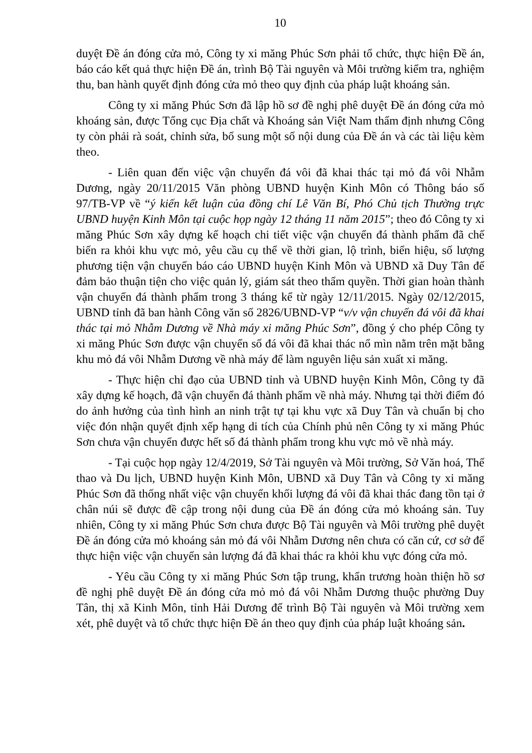10
duyệt Đề án đóng cửa mỏ, Công ty xi măng Phúc Sơn phải tổ chức, thực hiện Đề án, báo cáo kết quả thực hiện Đề án, trình Bộ Tài nguyên và Môi trường kiểm tra, nghiệm thu, ban hành quyết định đóng cửa mỏ theo quy định của pháp luật khoáng sản.
Công ty xi măng Phúc Sơn đã lập hồ sơ đề nghị phê duyệt Đề án đóng cửa mỏ khoáng sản, được Tổng cục Địa chất và Khoáng sản Việt Nam thẩm định nhưng Công ty còn phải rà soát, chỉnh sửa, bổ sung một số nội dung của Đề án và các tài liệu kèm theo.
- Liên quan đến việc vận chuyển đá vôi đã khai thác tại mỏ đá vôi Nhẫm Dương, ngày 20/11/2015 Văn phòng UBND huyện Kinh Môn có Thông báo số 97/TB-VP về “ý kiến kết luận của đồng chí Lê Văn Bí, Phó Chủ tịch Thường trực UBND huyện Kinh Môn tại cuộc họp ngày 12 tháng 11 năm 2015”; theo đó Công ty xi măng Phúc Sơn xây dựng kế hoạch chi tiết việc vận chuyển đá thành phẩm đã chế biến ra khỏi khu vực mỏ, yêu cầu cụ thể về thời gian, lộ trình, biển hiệu, số lượng phương tiện vận chuyển báo cáo UBND huyện Kinh Môn và UBND xã Duy Tân để đảm bảo thuận tiện cho việc quản lý, giám sát theo thẩm quyền. Thời gian hoàn thành vận chuyển đá thành phẩm trong 3 tháng kể từ ngày 12/11/2015. Ngày 02/12/2015, UBND tỉnh đã ban hành Công văn số 2826/UBND-VP “v/v vận chuyển đá vôi đã khai thác tại mỏ Nhẫm Dương về Nhà máy xi măng Phúc Sơn”, đồng ý cho phép Công ty xi măng Phúc Sơn được vận chuyển số đá vôi đã khai thác nổ mìn nằm trên mặt bằng khu mỏ đá vôi Nhẫm Dương về nhà máy để làm nguyên liệu sản xuất xi măng.
- Thực hiện chỉ đạo của UBND tỉnh và UBND huyện Kinh Môn, Công ty đã xây dựng kế hoạch, đã vận chuyển đá thành phẩm về nhà máy. Nhưng tại thời điểm đó do ảnh hưởng của tình hình an ninh trật tự tại khu vực xã Duy Tân và chuẩn bị cho việc đón nhận quyết định xếp hạng di tích của Chính phủ nên Công ty xi măng Phúc Sơn chưa vận chuyển được hết số đá thành phẩm trong khu vực mỏ về nhà máy.
- Tại cuộc họp ngày 12/4/2019, Sở Tài nguyên và Môi trường, Sở Văn hoá, Thể thao và Du lịch, UBND huyện Kinh Môn, UBND xã Duy Tân và Công ty xi măng Phúc Sơn đã thống nhất việc vận chuyển khối lượng đá vôi đã khai thác đang tồn tại ở chân núi sẽ được đề cập trong nội dung của Đề án đóng cửa mỏ khoáng sản. Tuy nhiên, Công ty xi măng Phúc Sơn chưa được Bộ Tài nguyên và Môi trường phê duyệt Đề án đóng cửa mỏ khoáng sản mỏ đá vôi Nhẫm Dương nên chưa có căn cứ, cơ sở để thực hiện việc vận chuyển sản lượng đá đã khai thác ra khỏi khu vực đóng cửa mỏ.
- Yêu cầu Công ty xi măng Phúc Sơn tập trung, khẩn trương hoàn thiện hồ sơ đề nghị phê duyệt Đề án đóng cửa mỏ mỏ đá vôi Nhẫm Dương thuộc phường Duy Tân, thị xã Kinh Môn, tỉnh Hải Dương để trình Bộ Tài nguyên và Môi trường xem xét, phê duyệt và tổ chức thực hiện Đề án theo quy định của pháp luật khoáng sản.